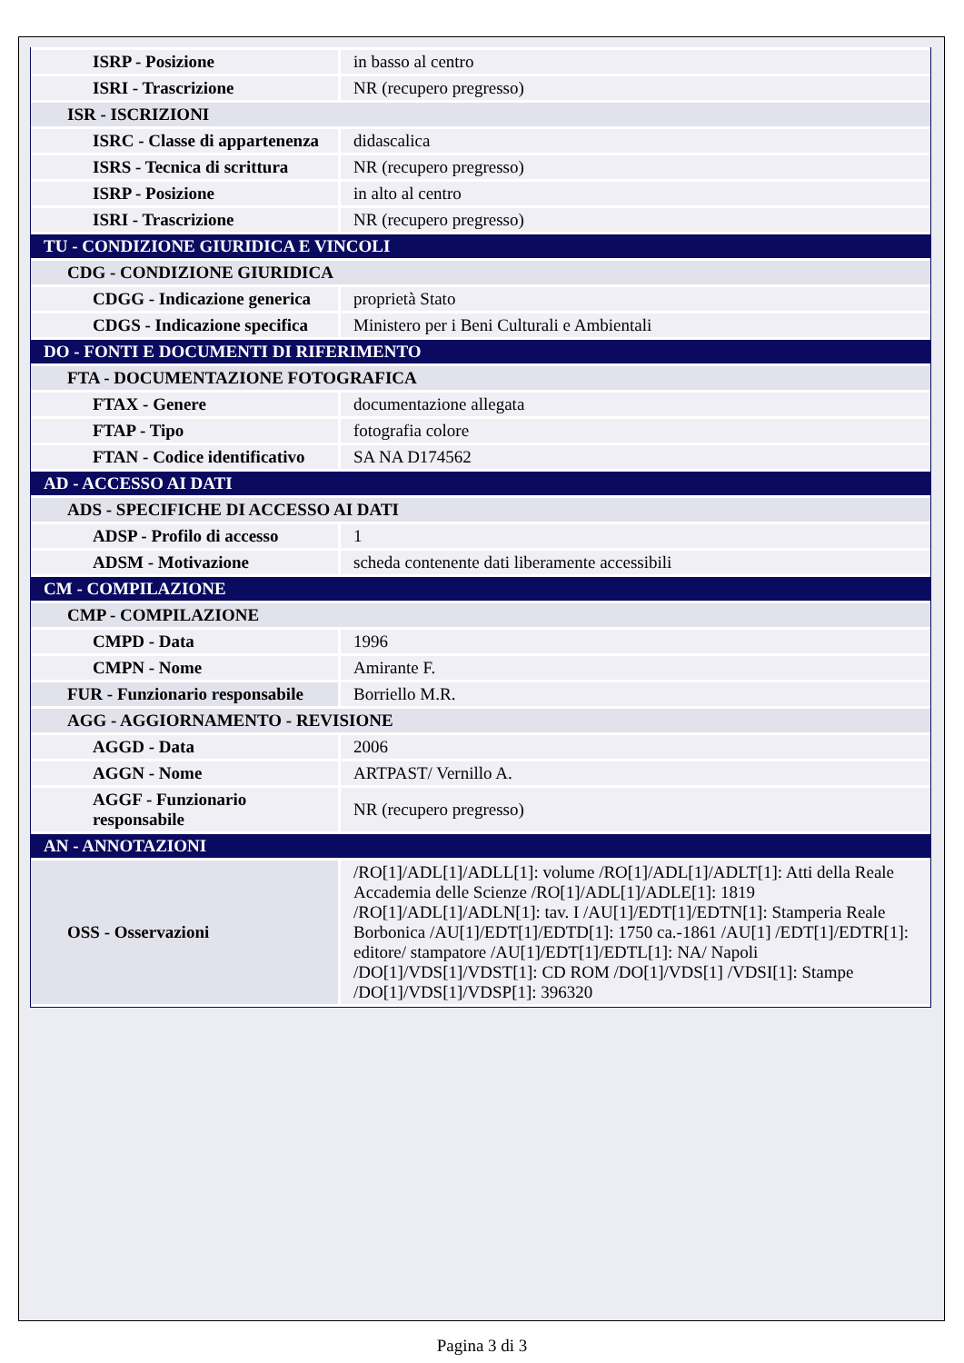| ISRP - Posizione | in basso al centro |
| ISRI - Trascrizione | NR (recupero pregresso) |
| ISR - ISCRIZIONI | |
| ISRC - Classe di appartenenza | didascalica |
| ISRS - Tecnica di scrittura | NR (recupero pregresso) |
| ISRP - Posizione | in alto al centro |
| ISRI - Trascrizione | NR (recupero pregresso) |
| TU - CONDIZIONE GIURIDICA E VINCOLI | |
| CDG - CONDIZIONE GIURIDICA | |
| CDGG - Indicazione generica | proprietà Stato |
| CDGS - Indicazione specifica | Ministero per i Beni Culturali e Ambientali |
| DO - FONTI E DOCUMENTI DI RIFERIMENTO | |
| FTA - DOCUMENTAZIONE FOTOGRAFICA | |
| FTAX - Genere | documentazione allegata |
| FTAP - Tipo | fotografia colore |
| FTAN - Codice identificativo | SA NA D174562 |
| AD - ACCESSO AI DATI | |
| ADS - SPECIFICHE DI ACCESSO AI DATI | |
| ADSP - Profilo di accesso | 1 |
| ADSM - Motivazione | scheda contenente dati liberamente accessibili |
| CM - COMPILAZIONE | |
| CMP - COMPILAZIONE | |
| CMPD - Data | 1996 |
| CMPN - Nome | Amirante F. |
| FUR - Funzionario responsabile | Borriello M.R. |
| AGG - AGGIORNAMENTO - REVISIONE | |
| AGGD - Data | 2006 |
| AGGN - Nome | ARTPAST/ Vernillo A. |
| AGGF - Funzionario responsabile | NR (recupero pregresso) |
| AN - ANNOTAZIONI | |
| OSS - Osservazioni | /RO[1]/ADL[1]/ADLL[1]: volume /RO[1]/ADL[1]/ADLT[1]: Atti della Reale Accademia delle Scienze /RO[1]/ADL[1]/ADLE[1]: 1819 /RO[1]/ADL[1]/ADLN[1]: tav. I /AU[1]/EDT[1]/EDTN[1]: Stamperia Reale Borbonica /AU[1]/EDT[1]/EDTD[1]: 1750 ca.-1861 /AU[1] /EDT[1]/EDTR[1]: editore/ stampatore /AU[1]/EDT[1]/EDTL[1]: NA/ Napoli /DO[1]/VDS[1]/VDST[1]: CD ROM /DO[1]/VDS[1] /VDSI[1]: Stampe /DO[1]/VDS[1]/VDSP[1]: 396320 |
Pagina 3 di 3